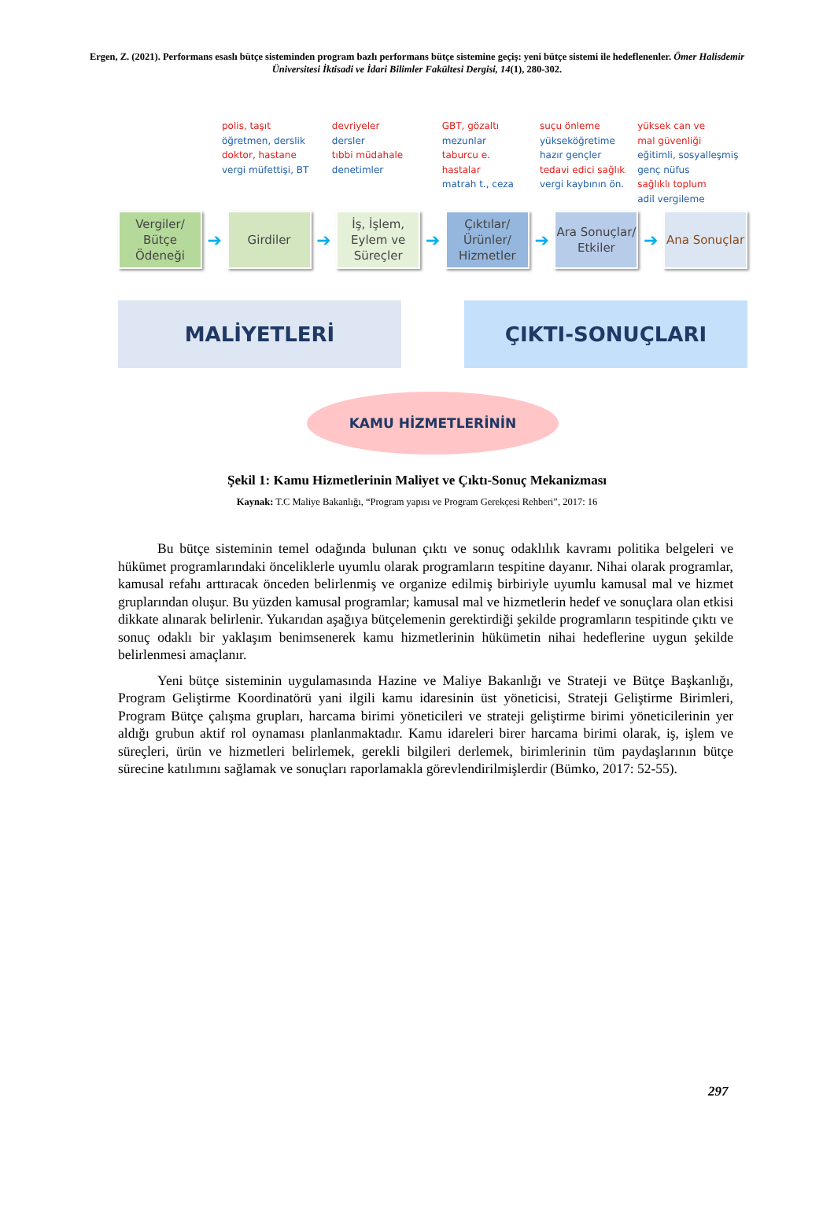Ergen, Z. (2021). Performans esaslı bütçe sisteminden program bazlı performans bütçe sistemine geçiş: yeni bütçe sistemi ile hedeflenenler. Ömer Halisdemir Üniversitesi İktisadi ve İdari Bilimler Fakültesi Dergisi, 14(1), 280-302.
polis, taşıt
öğretmen, derslik
doktor, hastane
vergi müfettişi, BT
devriyeler
dersler
tıbbi müdahale
denetimler
GBT, gözaltı
mezunlar
taburcu e.
hastalar
matrah t., ceza
suçu önleme
yükseköğretime
hazır gençler
tedavi edici sağlık
vergi kaybının ön.
yüksek can ve
mal güvenliği
eğitimli, sosyalleşmiş
genç nüfus
sağlıklı toplum
adil vergileme
Vergiler/ Bütçe Ödeneği
➔
Girdiler
➔
İş, İşlem, Eylem ve Süreçler
➔
Çıktılar/ Ürünler/ Hizmetler
➔
Ara Sonuçlar/ Etkiler
➔
Ana Sonuçlar
MALİYETLERİ ÇIKTI-SONUÇLARI
KAMU HİZMETLERİNİN
Şekil 1: Kamu Hizmetlerinin Maliyet ve Çıktı-Sonuç Mekanizması
Kaynak: T.C Maliye Bakanlığı, “Program yapısı ve Program Gerekçesi Rehberi”, 2017: 16
Bu bütçe sisteminin temel odağında bulunan çıktı ve sonuç odaklılık kavramı politika belgeleri ve hükümet programlarındaki önceliklerle uyumlu olarak programların tespitine dayanır. Nihai olarak programlar, kamusal refahı arttıracak önceden belirlenmiş ve organize edilmiş birbiriyle uyumlu kamusal mal ve hizmet gruplarından oluşur. Bu yüzden kamusal programlar; kamusal mal ve hizmetlerin hedef ve sonuçlara olan etkisi dikkate alınarak belirlenir. Yukarıdan aşağıya bütçelemenin gerektirdiği şekilde programların tespitinde çıktı ve sonuç odaklı bir yaklaşım benimsenerek kamu hizmetlerinin hükümetin nihai hedeflerine uygun şekilde belirlenmesi amaçlanır.
Yeni bütçe sisteminin uygulamasında Hazine ve Maliye Bakanlığı ve Strateji ve Bütçe Başkanlığı, Program Geliştirme Koordinatörü yani ilgili kamu idaresinin üst yöneticisi, Strateji Geliştirme Birimleri, Program Bütçe çalışma grupları, harcama birimi yöneticileri ve strateji geliştirme birimi yöneticilerinin yer aldığı grubun aktif rol oynaması planlanmaktadır. Kamu idareleri birer harcama birimi olarak, iş, işlem ve süreçleri, ürün ve hizmetleri belirlemek, gerekli bilgileri derlemek, birimlerinin tüm paydaşlarının bütçe sürecine katılımını sağlamak ve sonuçları raporlamakla görevlendirilmişlerdir (Bümko, 2017: 52-55).
297